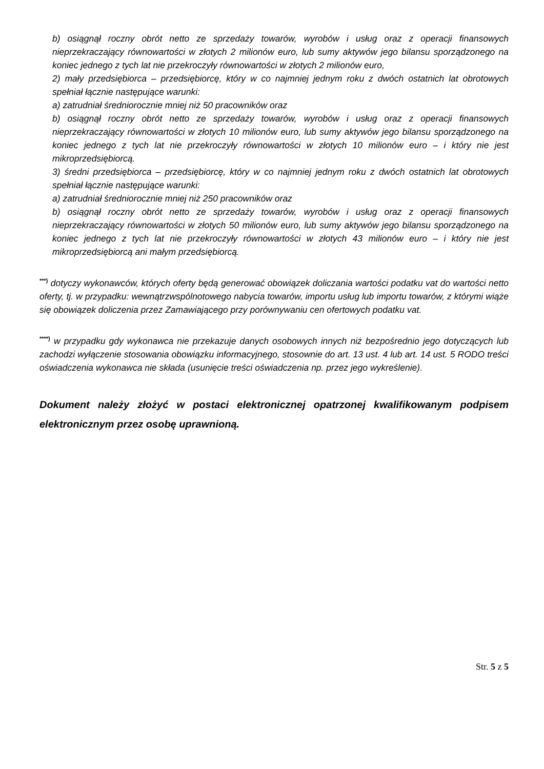b) osiągnął roczny obrót netto ze sprzedaży towarów, wyrobów i usług oraz z operacji finansowych nieprzekraczający równowartości w złotych 2 milionów euro, lub sumy aktywów jego bilansu sporządzonego na koniec jednego z tych lat nie przekroczyły równowartości w złotych 2 milionów euro,
2) mały przedsiębiorca – przedsiębiorcę, który w co najmniej jednym roku z dwóch ostatnich lat obrotowych spełniał łącznie następujące warunki:
a) zatrudniał średniorocznie mniej niż 50 pracowników oraz
b) osiągnął roczny obrót netto ze sprzedaży towarów, wyrobów i usług oraz z operacji finansowych nieprzekraczający równowartości w złotych 10 milionów euro, lub sumy aktywów jego bilansu sporządzonego na koniec jednego z tych lat nie przekroczyły równowartości w złotych 10 milionów euro – i który nie jest mikroprzedsiębiorcą.
3) średni przedsiębiorca – przedsiębiorcę, który w co najmniej jednym roku z dwóch ostatnich lat obrotowych spełniał łącznie następujące warunki:
a) zatrudniał średniorocznie mniej niż 250 pracowników oraz
b) osiągnął roczny obrót netto ze sprzedaży towarów, wyrobów i usług oraz z operacji finansowych nieprzekraczający równowartości w złotych 50 milionów euro, lub sumy aktywów jego bilansu sporządzonego na koniec jednego z tych lat nie przekroczyły równowartości w złotych 43 milionów euro – i który nie jest mikroprzedsiębiorcą ani małym przedsiębiorcą.
<sup>***)</sup> dotyczy wykonawców, których oferty będą generować obowiązek doliczania wartości podatku vat do wartości netto oferty, tj. w przypadku: wewnątrzwspólnotowego nabycia towarów, importu usług lub importu towarów, z którymi wiąże się obowiązek doliczenia przez Zamawiającego przy porównywaniu cen ofertowych podatku vat.
<sup>****)</sup> w przypadku gdy wykonawca nie przekazuje danych osobowych innych niż bezpośrednio jego dotyczących lub zachodzi wyłączenie stosowania obowiązku informacyjnego, stosownie do art. 13 ust. 4 lub art. 14 ust. 5 RODO treści oświadczenia wykonawca nie składa (usunięcie treści oświadczenia np. przez jego wykreślenie).
Dokument należy złożyć w postaci elektronicznej opatrzonej kwalifikowanym podpisem elektronicznym przez osobę uprawnioną.
Str. 5 z 5